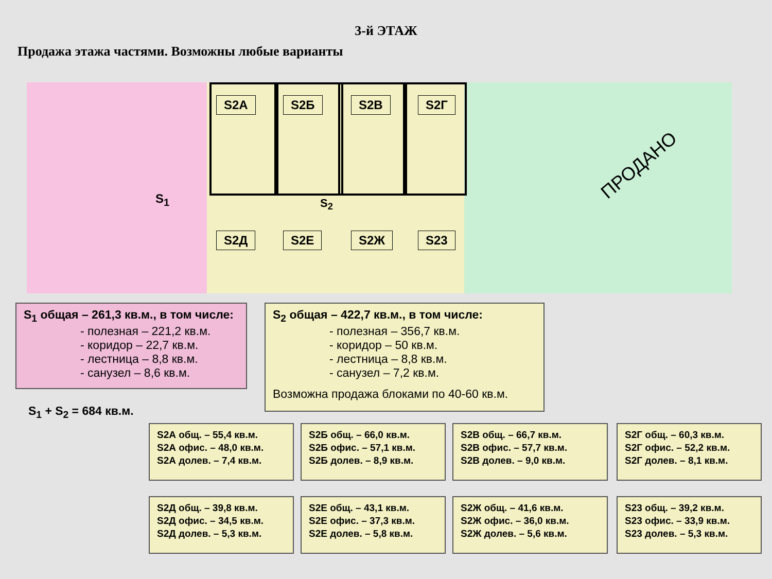3-й ЭТАЖ
Продажа этажа частями. Возможны любые варианты
S2A S2Б S2В S2Г
S<sub>1</sub> S<sub>2</sub>
S2Д S2Е S2Ж S23
ПРОДАНО
S<sub>1</sub> общая – 261,3 кв.м., в том числе:
- полезная – 221,2 кв.м.
- коридор – 22,7 кв.м.
- лестница – 8,8 кв.м.
- санузел – 8,6 кв.м.
S<sub>1</sub> + S<sub>2</sub> = 684 кв.м.
S<sub>2</sub> общая – 422,7 кв.м., в том числе:
- полезная – 356,7 кв.м.
- коридор – 50 кв.м.
- лестница – 8,8 кв.м.
- санузел – 7,2 кв.м.
Возможна продажа блоками по 40-60 кв.м.
S2А общ. – 55,4 кв.м.
S2А офис. – 48,0 кв.м.
S2А долев. – 7,4 кв.м.
S2Б общ. – 66,0 кв.м.
S2Б офис. – 57,1 кв.м.
S2Б долев. – 8,9 кв.м.
S2В общ. – 66,7 кв.м.
S2В офис. – 57,7 кв.м.
S2В долев. – 9,0 кв.м.
S2Г общ. – 60,3 кв.м.
S2Г офис. – 52,2 кв.м.
S2Г долев. – 8,1 кв.м.
S2Д общ. – 39,8 кв.м.
S2Д офис. – 34,5 кв.м.
S2Д долев. – 5,3 кв.м.
S2Е общ. – 43,1 кв.м.
S2Е офис. – 37,3 кв.м.
S2Е долев. – 5,8 кв.м.
S2Ж общ. – 41,6 кв.м.
S2Ж офис. – 36,0 кв.м.
S2Ж долев. – 5,6 кв.м.
S23 общ. – 39,2 кв.м.
S23 офис. – 33,9 кв.м.
S23 долев. – 5,3 кв.м.